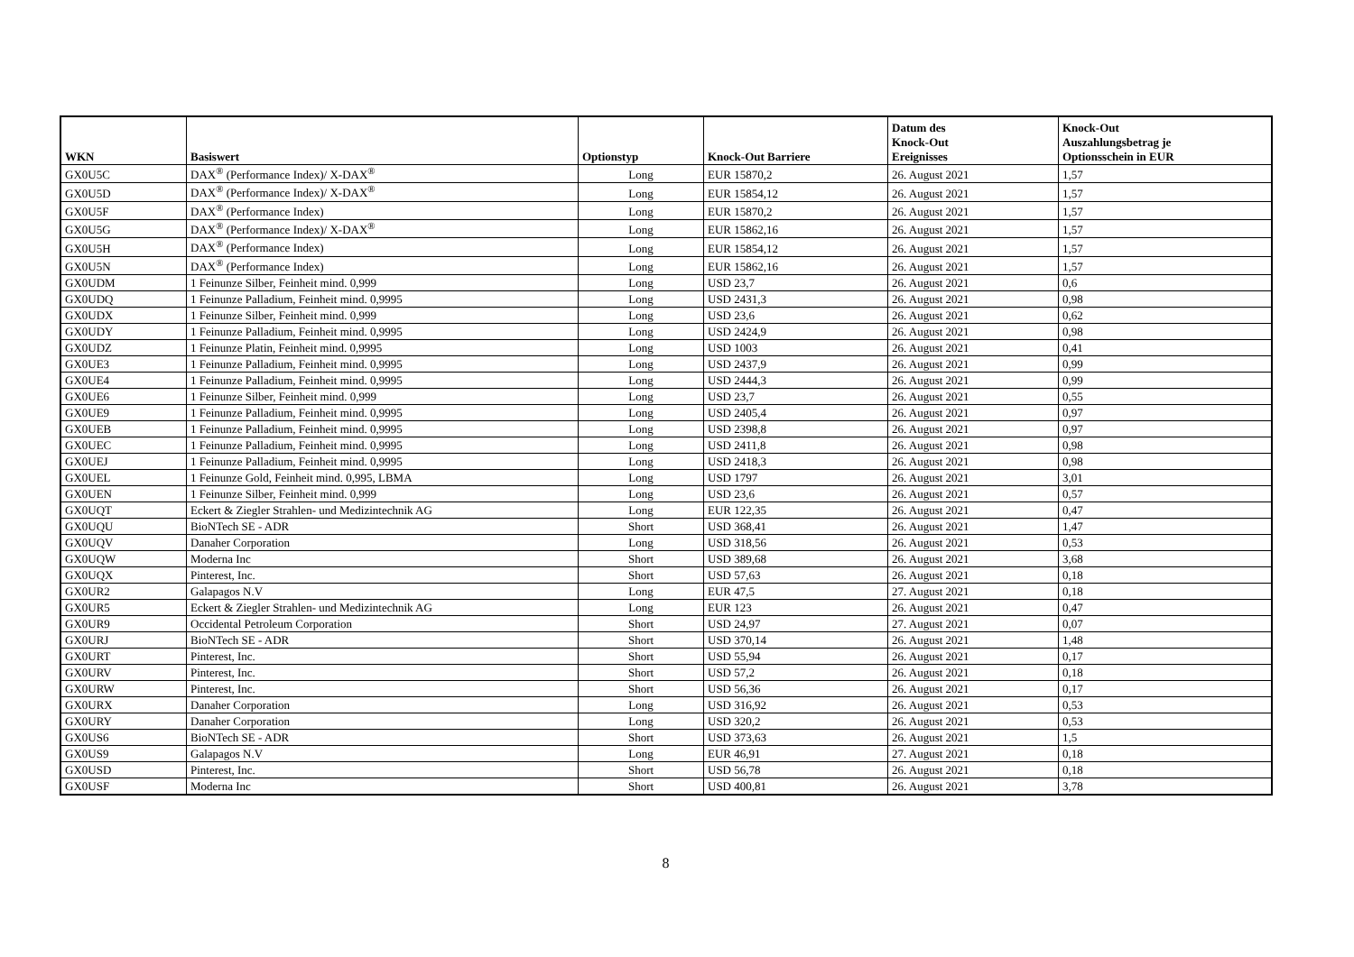| WKN | Basiswert | Optionstyp | Knock-Out Barriere | Datum des Knock-Out Ereignisses | Knock-Out Auszahlungsbetrag je Optionsschein in EUR |
| --- | --- | --- | --- | --- | --- |
| GX0U5C | DAX<sup>®</sup> (Performance Index)/ X-DAX<sup>®</sup> | Long | EUR 15870,2 | 26. August 2021 | 1,57 |
| GX0U5D | DAX<sup>®</sup> (Performance Index)/ X-DAX<sup>®</sup> | Long | EUR 15854,12 | 26. August 2021 | 1,57 |
| GX0U5F | DAX<sup>®</sup> (Performance Index) | Long | EUR 15870,2 | 26. August 2021 | 1,57 |
| GX0U5G | DAX<sup>®</sup> (Performance Index)/ X-DAX<sup>®</sup> | Long | EUR 15862,16 | 26. August 2021 | 1,57 |
| GX0U5H | DAX<sup>®</sup> (Performance Index) | Long | EUR 15854,12 | 26. August 2021 | 1,57 |
| GX0U5N | DAX<sup>®</sup> (Performance Index) | Long | EUR 15862,16 | 26. August 2021 | 1,57 |
| GX0UDM | 1 Feinunze Silber, Feinheit mind. 0,999 | Long | USD 23,7 | 26. August 2021 | 0,6 |
| GX0UDQ | 1 Feinunze Palladium, Feinheit mind. 0,9995 | Long | USD 2431,3 | 26. August 2021 | 0,98 |
| GX0UDX | 1 Feinunze Silber, Feinheit mind. 0,999 | Long | USD 23,6 | 26. August 2021 | 0,62 |
| GX0UDY | 1 Feinunze Palladium, Feinheit mind. 0,9995 | Long | USD 2424,9 | 26. August 2021 | 0,98 |
| GX0UDZ | 1 Feinunze Platin, Feinheit mind. 0,9995 | Long | USD 1003 | 26. August 2021 | 0,41 |
| GX0UE3 | 1 Feinunze Palladium, Feinheit mind. 0,9995 | Long | USD 2437,9 | 26. August 2021 | 0,99 |
| GX0UE4 | 1 Feinunze Palladium, Feinheit mind. 0,9995 | Long | USD 2444,3 | 26. August 2021 | 0,99 |
| GX0UE6 | 1 Feinunze Silber, Feinheit mind. 0,999 | Long | USD 23,7 | 26. August 2021 | 0,55 |
| GX0UE9 | 1 Feinunze Palladium, Feinheit mind. 0,9995 | Long | USD 2405,4 | 26. August 2021 | 0,97 |
| GX0UEB | 1 Feinunze Palladium, Feinheit mind. 0,9995 | Long | USD 2398,8 | 26. August 2021 | 0,97 |
| GX0UEC | 1 Feinunze Palladium, Feinheit mind. 0,9995 | Long | USD 2411,8 | 26. August 2021 | 0,98 |
| GX0UEJ | 1 Feinunze Palladium, Feinheit mind. 0,9995 | Long | USD 2418,3 | 26. August 2021 | 0,98 |
| GX0UEL | 1 Feinunze Gold, Feinheit mind. 0,995, LBMA | Long | USD 1797 | 26. August 2021 | 3,01 |
| GX0UEN | 1 Feinunze Silber, Feinheit mind. 0,999 | Long | USD 23,6 | 26. August 2021 | 0,57 |
| GX0UQT | Eckert & Ziegler Strahlen- und Medizintechnik AG | Long | EUR 122,35 | 26. August 2021 | 0,47 |
| GX0UQU | BioNTech SE - ADR | Short | USD 368,41 | 26. August 2021 | 1,47 |
| GX0UQV | Danaher Corporation | Long | USD 318,56 | 26. August 2021 | 0,53 |
| GX0UQW | Moderna Inc | Short | USD 389,68 | 26. August 2021 | 3,68 |
| GX0UQX | Pinterest, Inc. | Short | USD 57,63 | 26. August 2021 | 0,18 |
| GX0UR2 | Galapagos N.V | Long | EUR 47,5 | 27. August 2021 | 0,18 |
| GX0UR5 | Eckert & Ziegler Strahlen- und Medizintechnik AG | Long | EUR 123 | 26. August 2021 | 0,47 |
| GX0UR9 | Occidental Petroleum Corporation | Short | USD 24,97 | 27. August 2021 | 0,07 |
| GX0URJ | BioNTech SE - ADR | Short | USD 370,14 | 26. August 2021 | 1,48 |
| GX0URT | Pinterest, Inc. | Short | USD 55,94 | 26. August 2021 | 0,17 |
| GX0URV | Pinterest, Inc. | Short | USD 57,2 | 26. August 2021 | 0,18 |
| GX0URW | Pinterest, Inc. | Short | USD 56,36 | 26. August 2021 | 0,17 |
| GX0URX | Danaher Corporation | Long | USD 316,92 | 26. August 2021 | 0,53 |
| GX0URY | Danaher Corporation | Long | USD 320,2 | 26. August 2021 | 0,53 |
| GX0US6 | BioNTech SE - ADR | Short | USD 373,63 | 26. August 2021 | 1,5 |
| GX0US9 | Galapagos N.V | Long | EUR 46,91 | 27. August 2021 | 0,18 |
| GX0USD | Pinterest, Inc. | Short | USD 56,78 | 26. August 2021 | 0,18 |
| GX0USF | Moderna Inc | Short | USD 400,81 | 26. August 2021 | 3,78 |
8